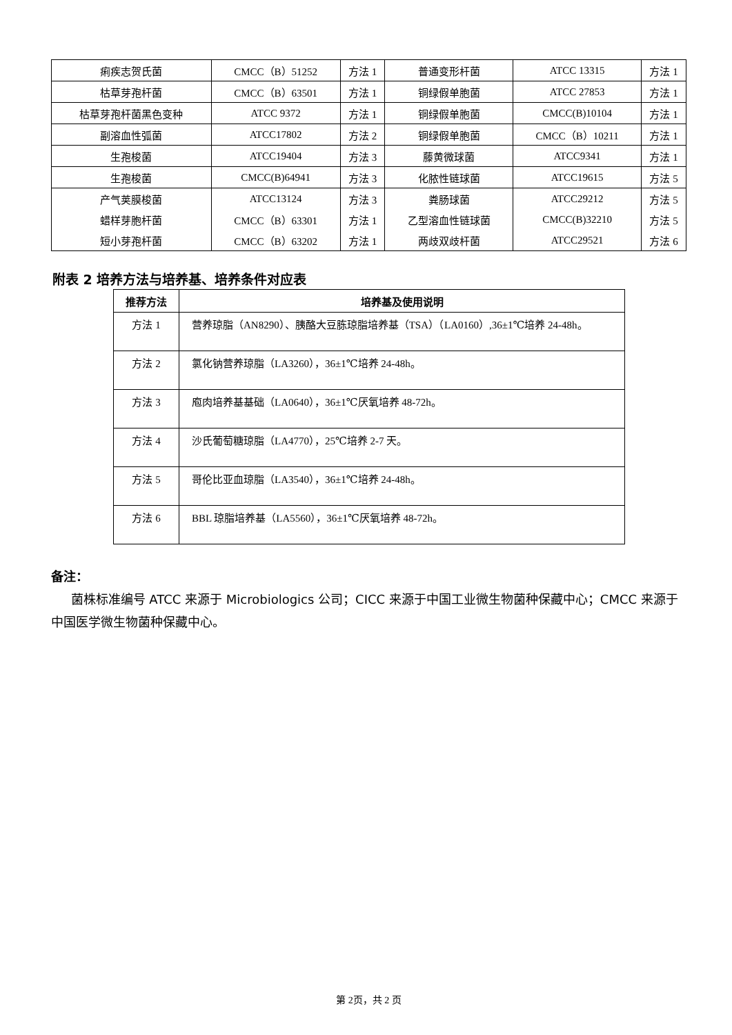| 痢疾志贺氏菌 | CMCC（B）51252 | 方法 1 | 普通变形杆菌 | ATCC 13315 | 方法 1 |
| 枯草芽孢杆菌 | CMCC（B）63501 | 方法 1 | 铜绿假单胞菌 | ATCC 27853 | 方法 1 |
| 枯草芽孢杆菌黑色变种 | ATCC 9372 | 方法 1 | 铜绿假单胞菌 | CMCC(B)10104 | 方法 1 |
| 副溶血性弧菌 | ATCC17802 | 方法 2 | 铜绿假单胞菌 | CMCC（B）10211 | 方法 1 |
| 生孢梭菌 | ATCC19404 | 方法 3 | 藤黄微球菌 | ATCC9341 | 方法 1 |
| 生孢梭菌 | CMCC(B)64941 | 方法 3 | 化脓性链球菌 | ATCC19615 | 方法 5 |
| 产气荚膜梭菌 | ATCC13124 | 方法 3 | 粪肠球菌 | ATCC29212 | 方法 5 |
| 蜡样芽胞杆菌 | CMCC（B）63301 | 方法 1 | 乙型溶血性链球菌 | CMCC(B)32210 | 方法 5 |
| 短小芽孢杆菌 | CMCC（B）63202 | 方法 1 | 两歧双歧杆菌 | ATCC29521 | 方法 6 |
附表 2 培养方法与培养基、培养条件对应表
| 推荐方法 | 培养基及使用说明 |
| --- | --- |
| 方法 1 | 营养琼脂（AN8290）、胰酪大豆胨琼脂培养基（TSA）（LA0160）,36±1℃培养 24-48h。 |
| 方法 2 | 氯化钠营养琼脂（LA3260），36±1℃培养 24-48h。 |
| 方法 3 | 庖肉培养基基础（LA0640），36±1℃厌氧培养 48-72h。 |
| 方法 4 | 沙氏葡萄糖琼脂（LA4770），25℃培养 2-7 天。 |
| 方法 5 | 哥伦比亚血琼脂（LA3540），36±1℃培养 24-48h。 |
| 方法 6 | BBL 琼脂培养基（LA5560），36±1℃厌氧培养 48-72h。 |
备注：
菌株标准编号 ATCC 来源于 Microbiologics 公司；CICC 来源于中国工业微生物菌种保藏中心；CMCC 来源于中国医学微生物菌种保藏中心。
第 2页，共 2 页